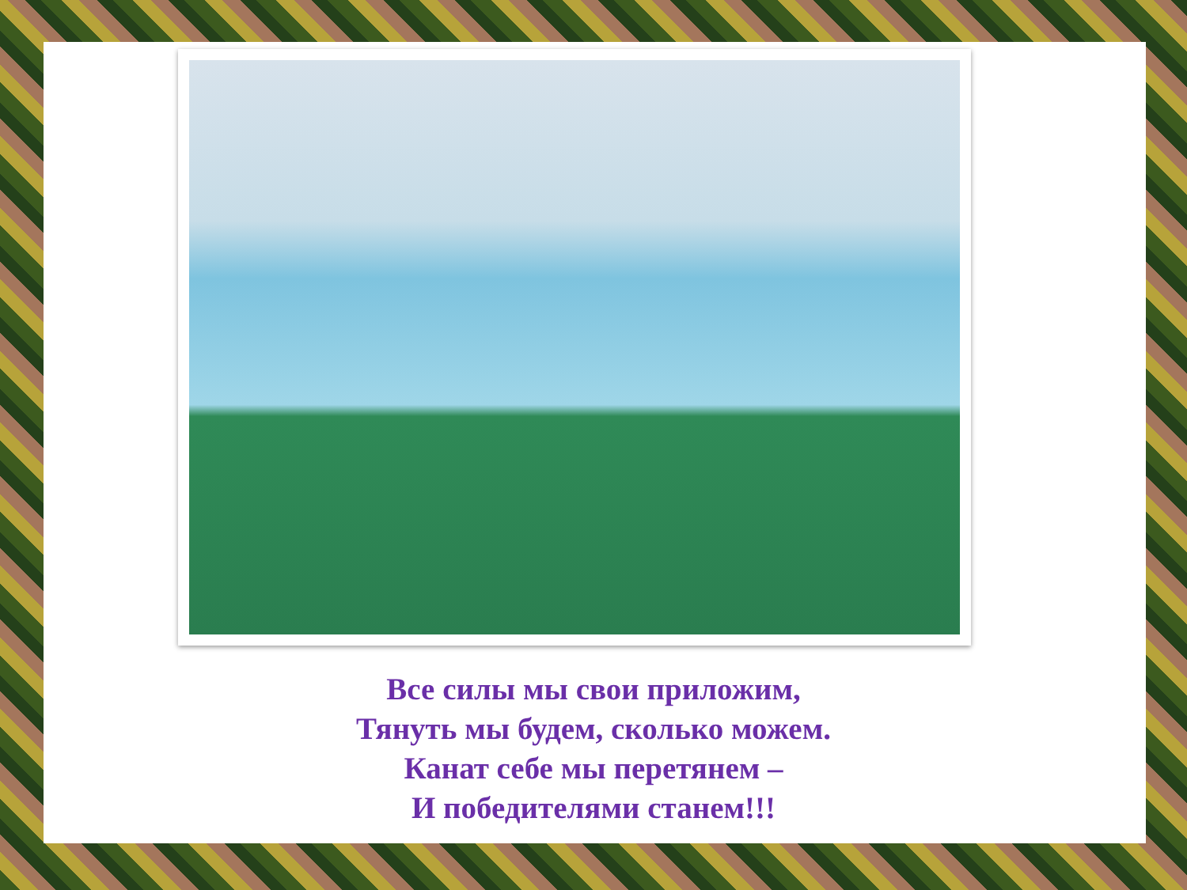Все силы мы свои приложим,
Тянуть мы будем, сколько можем.
Канат себе мы перетянем –
И победителями станем!!!